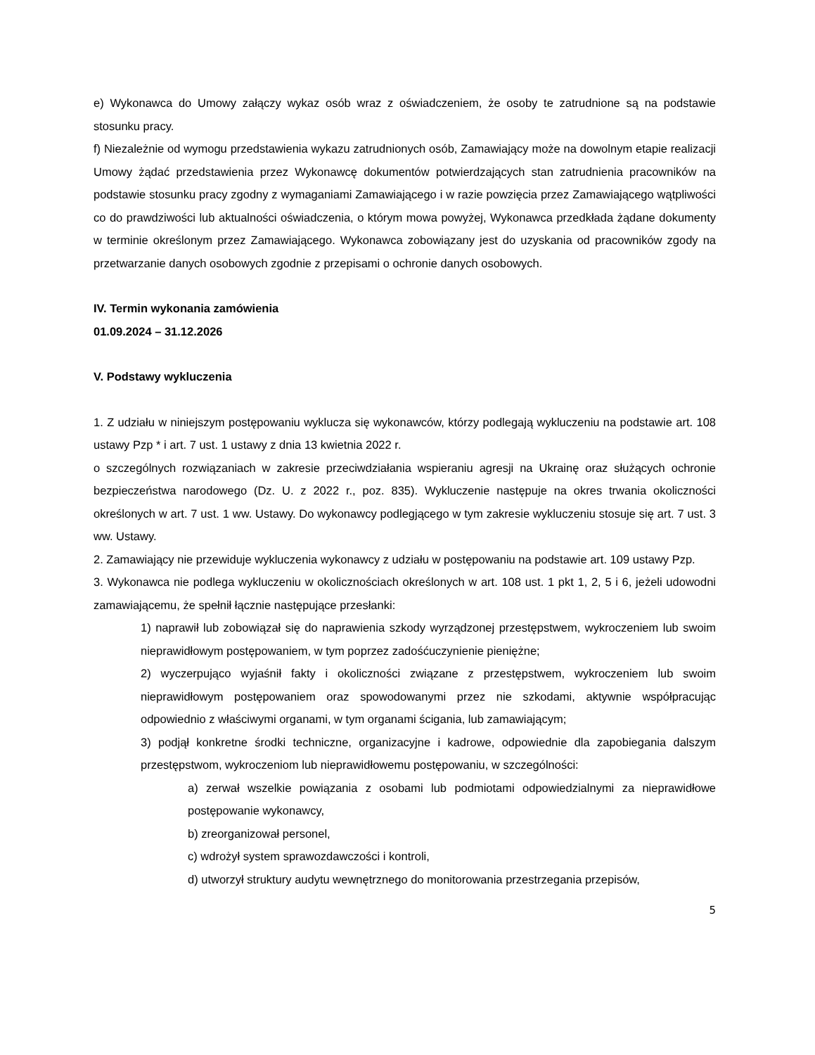e) Wykonawca do Umowy załączy wykaz osób wraz z oświadczeniem, że osoby te zatrudnione są na podstawie stosunku pracy.
f) Niezależnie od wymogu przedstawienia wykazu zatrudnionych osób, Zamawiający może na dowolnym etapie realizacji Umowy żądać przedstawienia przez Wykonawcę dokumentów potwierdzających stan zatrudnienia pracowników na podstawie stosunku pracy zgodny z wymaganiami Zamawiającego i w razie powzięcia przez Zamawiającego wątpliwości co do prawdziwości lub aktualności oświadczenia, o którym mowa powyżej, Wykonawca przedkłada żądane dokumenty w terminie określonym przez Zamawiającego. Wykonawca zobowiązany jest do uzyskania od pracowników zgody na przetwarzanie danych osobowych zgodnie z przepisami o ochronie danych osobowych.
IV. Termin wykonania zamówienia
01.09.2024 – 31.12.2026
V. Podstawy wykluczenia
1. Z udziału w niniejszym postępowaniu wyklucza się wykonawców, którzy podlegają wykluczeniu na podstawie art. 108 ustawy Pzp * i art. 7 ust. 1 ustawy z dnia 13 kwietnia 2022 r.
o szczególnych rozwiązaniach w zakresie przeciwdziałania wspieraniu agresji na Ukrainę oraz służących ochronie bezpieczeństwa narodowego (Dz. U. z 2022 r., poz. 835). Wykluczenie następuje na okres trwania okoliczności określonych w art. 7 ust. 1 ww. Ustawy. Do wykonawcy podlegjącego w tym zakresie wykluczeniu stosuje się art. 7 ust. 3 ww. Ustawy.
2. Zamawiający nie przewiduje wykluczenia wykonawcy z udziału w postępowaniu na podstawie art. 109 ustawy Pzp.
3. Wykonawca nie podlega wykluczeniu w okolicznościach określonych w art. 108 ust. 1 pkt 1, 2, 5 i 6, jeżeli udowodni zamawiającemu, że spełnił łącznie następujące przesłanki:
1) naprawił lub zobowiązał się do naprawienia szkody wyrządzonej przestępstwem, wykroczeniem lub swoim nieprawidłowym postępowaniem, w tym poprzez zadośćuczynienie pieniężne;
2) wyczerpująco wyjaśnił fakty i okoliczności związane z przestępstwem, wykroczeniem lub swoim nieprawidłowym postępowaniem oraz spowodowanymi przez nie szkodami, aktywnie współpracując odpowiednio z właściwymi organami, w tym organami ścigania, lub zamawiającym;
3) podjął konkretne środki techniczne, organizacyjne i kadrowe, odpowiednie dla zapobiegania dalszym przestępstwom, wykroczeniom lub nieprawidłowemu postępowaniu, w szczególności:
a) zerwał wszelkie powiązania z osobami lub podmiotami odpowiedzialnymi za nieprawidłowe postępowanie wykonawcy,
b) zreorganizował personel,
c) wdrożył system sprawozdawczości i kontroli,
d) utworzył struktury audytu wewnętrznego do monitorowania przestrzegania przepisów,
5